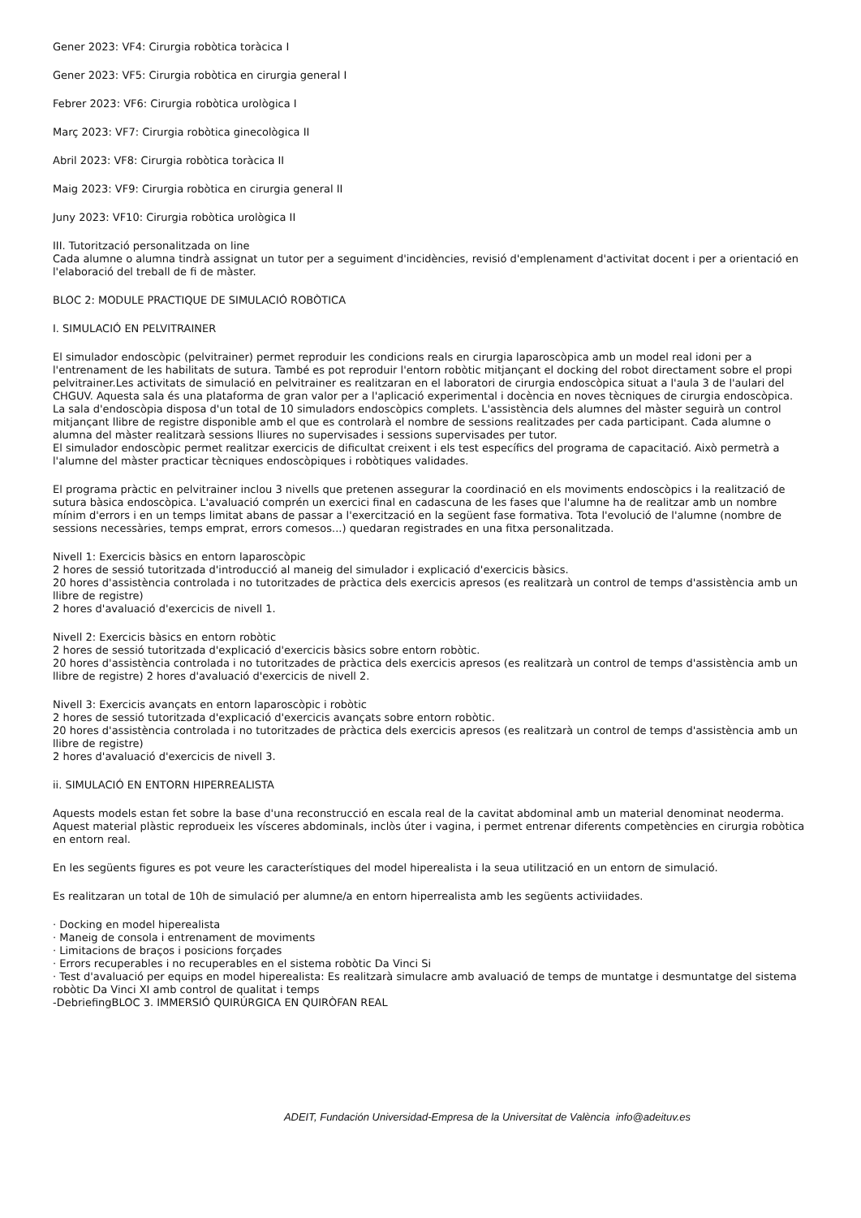Gener 2023: VF4: Cirurgia robòtica toràcica I
Gener 2023: VF5: Cirurgia robòtica en cirurgia general I
Febrer 2023: VF6: Cirurgia robòtica urològica I
Març 2023: VF7: Cirurgia robòtica ginecològica II
Abril 2023: VF8: Cirurgia robòtica toràcica II
Maig 2023: VF9: Cirurgia robòtica en cirurgia general II
Juny 2023: VF10: Cirurgia robòtica urològica II
III. Tutorització personalitzada on line
Cada alumne o alumna tindrà assignat un tutor per a seguiment d'incidències, revisió d'emplenament d'activitat docent i per a orientació en l'elaboració del treball de fi de màster.
BLOC 2: MODULE PRACTIQUE DE SIMULACIÓ ROBÒTICA
I. SIMULACIÓ EN PELVITRAINER
El simulador endoscòpic (pelvitrainer) permet reproduir les condicions reals en cirurgia laparoscòpica amb un model real idoni per a l'entrenament de les habilitats de sutura. També es pot reproduir l'entorn robòtic mitjançant el docking del robot directament sobre el propi pelvitrainer.Les activitats de simulació en pelvitrainer es realitzaran en el laboratori de cirurgia endoscòpica situat a l'aula 3 de l'aulari del CHGUV. Aquesta sala és una plataforma de gran valor per a l'aplicació experimental i docència en noves tècniques de cirurgia endoscòpica. La sala d'endoscòpia disposa d'un total de 10 simuladors endoscòpics complets. L'assistència dels alumnes del màster seguirà un control mitjançant llibre de registre disponible amb el que es controlarà el nombre de sessions realitzades per cada participant. Cada alumne o alumna del màster realitzarà sessions lliures no supervisades i sessions supervisades per tutor.
El simulador endoscòpic permet realitzar exercicis de dificultat creixent i els test específics del programa de capacitació. Això permetrà a l'alumne del màster practicar tècniques endoscòpiques i robòtiques validades.
El programa pràctic en pelvitrainer inclou 3 nivells que pretenen assegurar la coordinació en els moviments endoscòpics i la realització de sutura bàsica endoscòpica. L'avaluació comprén un exercici final en cadascuna de les fases que l'alumne ha de realitzar amb un nombre mínim d'errors i en un temps limitat abans de passar a l'exercització en la següent fase formativa. Tota l'evolució de l'alumne (nombre de sessions necessàries, temps emprat, errors comesos...) quedaran registrades en una fitxa personalitzada.
Nivell 1: Exercicis bàsics en entorn laparoscòpic
2 hores de sessió tutoritzada d'introducció al maneig del simulador i explicació d'exercicis bàsics.
20 hores d'assistència controlada i no tutoritzades de pràctica dels exercicis apresos (es realitzarà un control de temps d'assistència amb un llibre de registre)
2 hores d'avaluació d'exercicis de nivell 1.
Nivell 2: Exercicis bàsics en entorn robòtic
2 hores de sessió tutoritzada d'explicació d'exercicis bàsics sobre entorn robòtic.
20 hores d'assistència controlada i no tutoritzades de pràctica dels exercicis apresos (es realitzarà un control de temps d'assistència amb un llibre de registre) 2 hores d'avaluació d'exercicis de nivell 2.
Nivell 3: Exercicis avançats en entorn laparoscòpic i robòtic
2 hores de sessió tutoritzada d'explicació d'exercicis avançats sobre entorn robòtic.
20 hores d'assistència controlada i no tutoritzades de pràctica dels exercicis apresos (es realitzarà un control de temps d'assistència amb un llibre de registre)
2 hores d'avaluació d'exercicis de nivell 3.
ii. SIMULACIÓ EN ENTORN HIPERREALISTA
Aquests models estan fet sobre la base d'una reconstrucció en escala real de la cavitat abdominal amb un material denominat neoderma. Aquest material plàstic reprodueix les vísceres abdominals, inclòs úter i vagina, i permet entrenar diferents competències en cirurgia robòtica en entorn real.
En les següents figures es pot veure les característiques del model hiperealista i la seua utilització en un entorn de simulació.
Es realitzaran un total de 10h de simulació per alumne/a en entorn hiperrealista amb les següents activiidades.
· Docking en model hiperealista
· Maneig de consola i entrenament de moviments
· Limitacions de braços i posicions forçades
· Errors recuperables i no recuperables en el sistema robòtic Da Vinci Si
· Test d'avaluació per equips en model hiperealista: Es realitzarà simulacre amb avaluació de temps de muntatge i desmuntatge del sistema robòtic Da Vinci XI amb control de qualitat i temps
-DebriefingBLOC 3. IMMERSIÓ QUIRÚRGICA EN QUIRÒFAN REAL
ADEIT, Fundación Universidad-Empresa de la Universitat de València info@adeituv.es